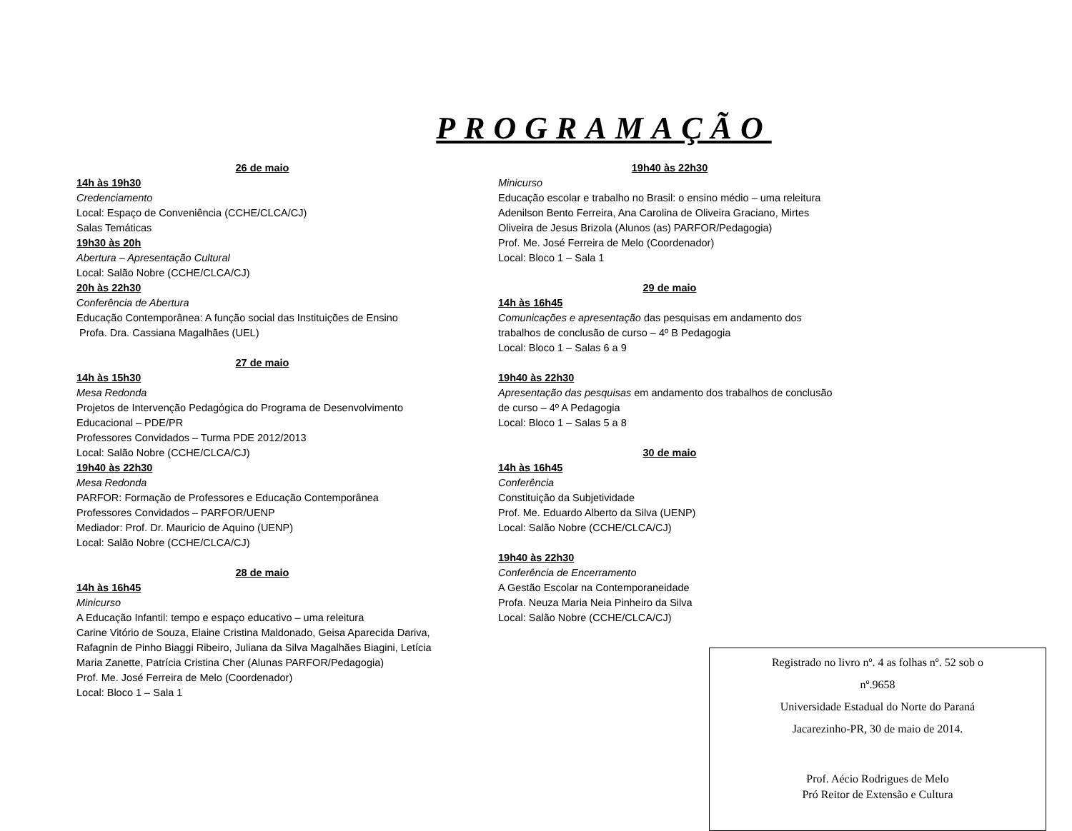PROGRAMAÇÃO
26 de maio
14h às 19h30
Credenciamento
Local: Espaço de Conveniência (CCHE/CLCA/CJ)
Salas Temáticas
19h30 às 20h
Abertura – Apresentação Cultural
Local: Salão Nobre (CCHE/CLCA/CJ)
20h às 22h30
Conferência de Abertura
Educação Contemporânea: A função social das Instituições de Ensino
Profa. Dra. Cassiana Magalhães (UEL)
27 de maio
14h às 15h30
Mesa Redonda
Projetos de Intervenção Pedagógica do Programa de Desenvolvimento Educacional – PDE/PR
Professores Convidados – Turma PDE 2012/2013
Local: Salão Nobre (CCHE/CLCA/CJ)
19h40 às 22h30
Mesa Redonda
PARFOR: Formação de Professores e Educação Contemporânea
Professores Convidados – PARFOR/UENP
Mediador: Prof. Dr. Mauricio de Aquino (UENP)
Local: Salão Nobre (CCHE/CLCA/CJ)
28 de maio
14h às 16h45
Minicurso
A Educação Infantil: tempo e espaço educativo – uma releitura
Carine Vitório de Souza, Elaine Cristina Maldonado, Geisa Aparecida Dariva, Rafagnin de Pinho Biaggi Ribeiro, Juliana da Silva Magalhães Biagini, Letícia Maria Zanette, Patrícia Cristina Cher (Alunas PARFOR/Pedagogia)
Prof. Me. José Ferreira de Melo (Coordenador)
Local: Bloco 1 – Sala 1
19h40 às 22h30
Minicurso
Educação escolar e trabalho no Brasil: o ensino médio – uma releitura
Adenilson Bento Ferreira, Ana Carolina de Oliveira Graciano, Mirtes Oliveira de Jesus Brizola (Alunos (as) PARFOR/Pedagogia)
Prof. Me. José Ferreira de Melo (Coordenador)
Local: Bloco 1 – Sala 1
29 de maio
14h às 16h45
Comunicações e apresentação das pesquisas em andamento dos trabalhos de conclusão de curso – 4º B Pedagogia
Local: Bloco 1 – Salas 6 a 9
19h40 às 22h30
Apresentação das pesquisas em andamento dos trabalhos de conclusão de curso – 4º A Pedagogia
Local: Bloco 1 – Salas 5 a 8
30 de maio
14h às 16h45
Conferência
Constituição da Subjetividade
Prof. Me. Eduardo Alberto da Silva (UENP)
Local: Salão Nobre (CCHE/CLCA/CJ)
19h40 às 22h30
Conferência de Encerramento
A Gestão Escolar na Contemporaneidade
Profa. Neuza Maria Neia Pinheiro da Silva
Local: Salão Nobre (CCHE/CLCA/CJ)
Registrado no livro nº. 4 as folhas nº. 52 sob o
nº.9658
Universidade Estadual do Norte do Paraná
Jacarezinho-PR, 30 de maio de 2014.
Prof. Aécio Rodrigues de Melo
Pró Reitor de Extensão e Cultura